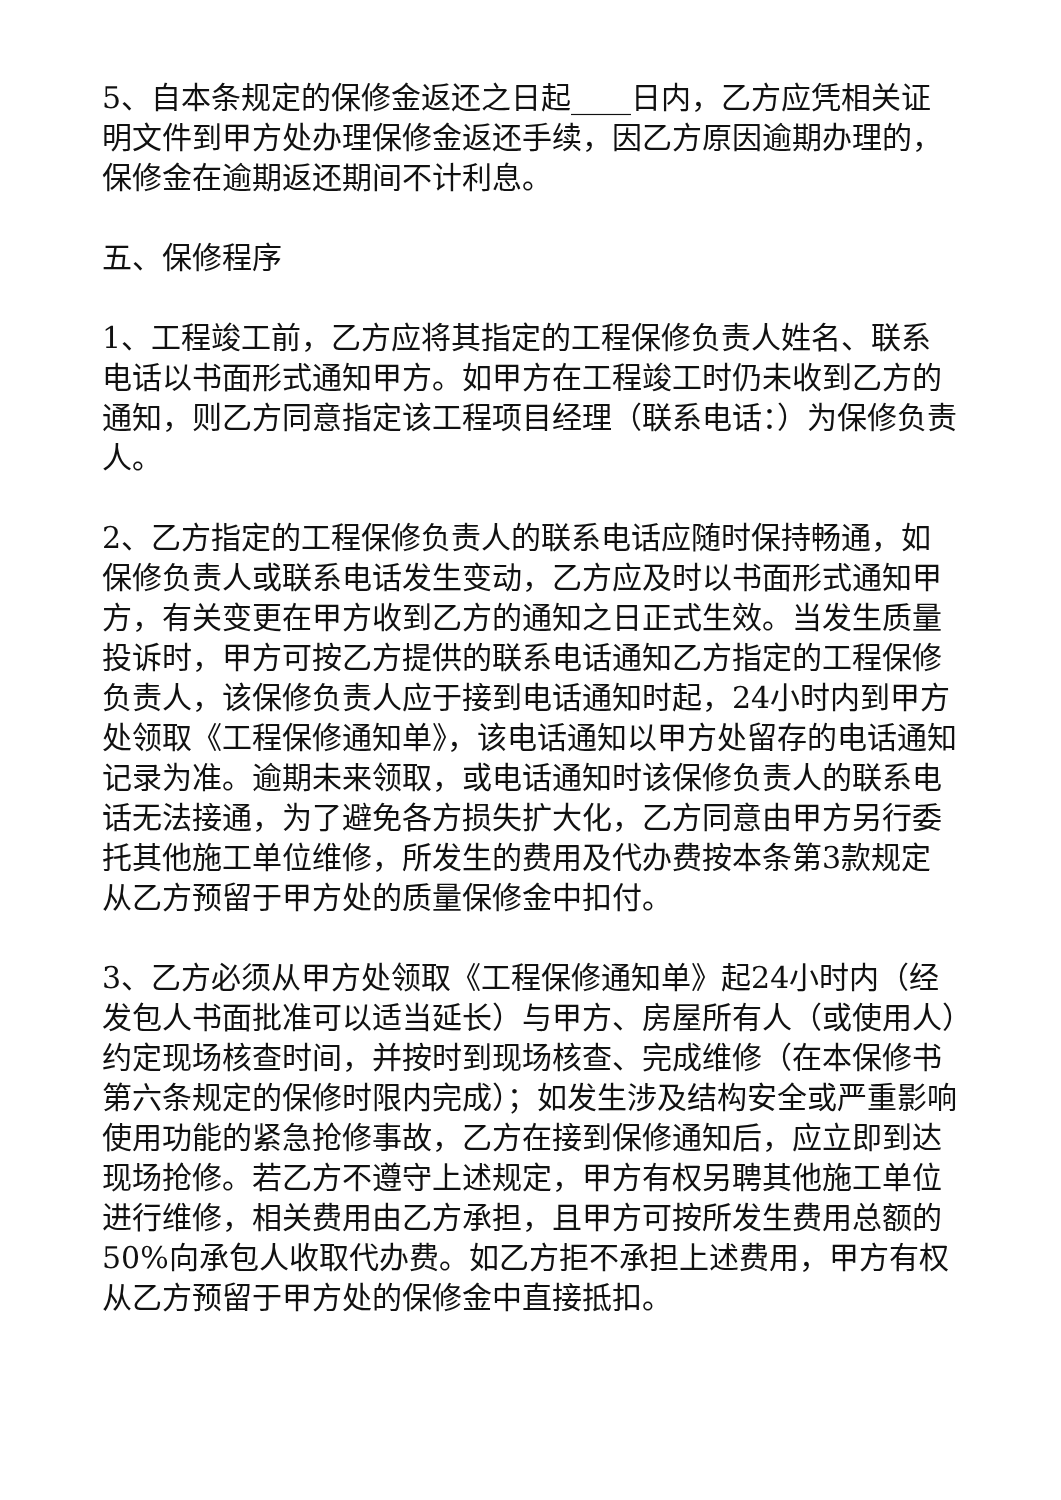5、自本条规定的保修金返还之日起____日内，乙方应凭相关证明文件到甲方处办理保修金返还手续，因乙方原因逾期办理的，保修金在逾期返还期间不计利息。
五、保修程序
1、工程竣工前，乙方应将其指定的工程保修负责人姓名、联系电话以书面形式通知甲方。如甲方在工程竣工时仍未收到乙方的通知，则乙方同意指定该工程项目经理（联系电话：）为保修负责人。
2、乙方指定的工程保修负责人的联系电话应随时保持畅通，如保修负责人或联系电话发生变动，乙方应及时以书面形式通知甲方，有关变更在甲方收到乙方的通知之日正式生效。当发生质量投诉时，甲方可按乙方提供的联系电话通知乙方指定的工程保修负责人，该保修负责人应于接到电话通知时起，24小时内到甲方处领取《工程保修通知单》，该电话通知以甲方处留存的电话通知记录为准。逾期未来领取，或电话通知时该保修负责人的联系电话无法接通，为了避免各方损失扩大化，乙方同意由甲方另行委托其他施工单位维修，所发生的费用及代办费按本条第3款规定从乙方预留于甲方处的质量保修金中扣付。
3、乙方必须从甲方处领取《工程保修通知单》起24小时内（经发包人书面批准可以适当延长）与甲方、房屋所有人（或使用人）约定现场核查时间，并按时到现场核查、完成维修（在本保修书第六条规定的保修时限内完成）；如发生涉及结构安全或严重影响使用功能的紧急抢修事故，乙方在接到保修通知后，应立即到达现场抢修。若乙方不遵守上述规定，甲方有权另聘其他施工单位进行维修，相关费用由乙方承担，且甲方可按所发生费用总额的50%向承包人收取代办费。如乙方拒不承担上述费用，甲方有权从乙方预留于甲方处的保修金中直接抵扣。